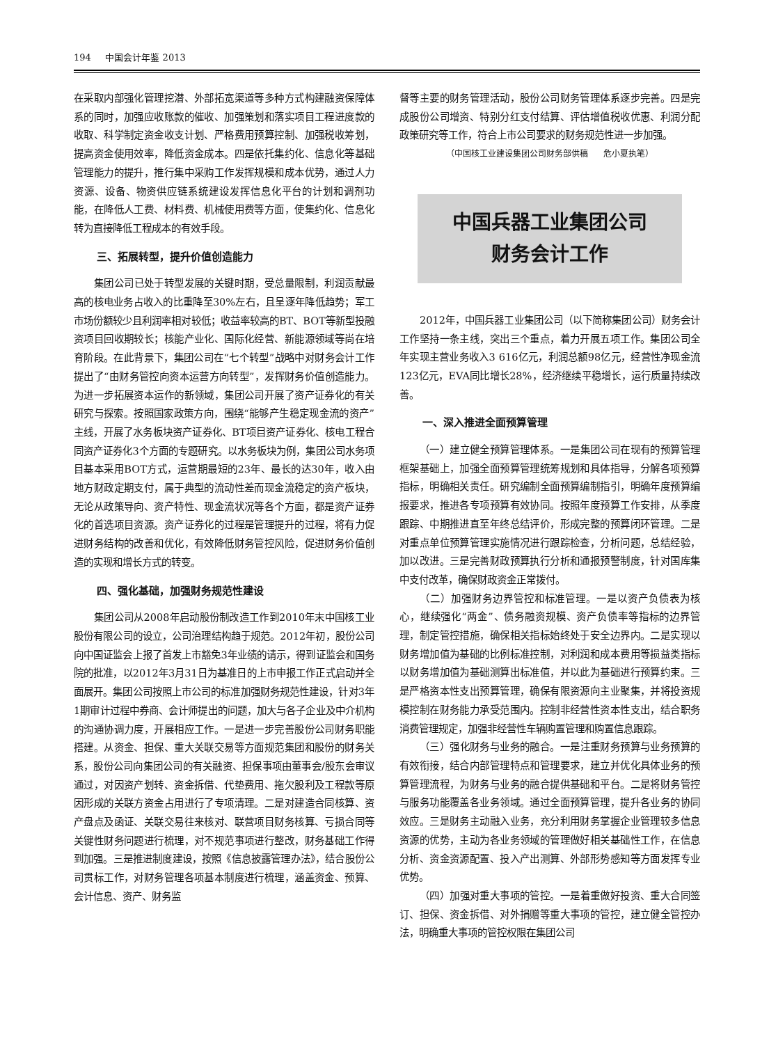194 中国会计年鉴 2013
在采取内部强化管理挖潜、外部拓宽渠道等多种方式构建融资保障体系的同时，加强应收账款的催收、加强策划和落实项目工程进度款的收取、科学制定资金收支计划、严格费用预算控制、加强税收筹划，提高资金使用效率，降低资金成本。四是依托集约化、信息化等基础管理能力的提升，推行集中采购工作发挥规模和成本优势，通过人力资源、设备、物资供应链系统建设发挥信息化平台的计划和调剂功能，在降低人工费、材料费、机械使用费等方面，使集约化、信息化转为直接降低工程成本的有效手段。
三、拓展转型，提升价值创造能力
集团公司已处于转型发展的关键时期，受总量限制，利润贡献最高的核电业务占收入的比重降至30%左右，且呈逐年降低趋势；军工市场份额较少且利润率相对较低；收益率较高的BT、BOT等新型投融资项目回收期较长；核能产业化、国际化经营、新能源领域等尚在培育阶段。在此背景下，集团公司在“七个转型”战略中对财务会计工作提出了“由财务管控向资本运营方向转型”，发挥财务价值创造能力。为进一步拓展资本运作的新领域，集团公司开展了资产证券化的有关研究与探索。按照国家政策方向，围绕“能够产生稳定现金流的资产”主线，开展了水务板块资产证券化、BT项目资产证券化、核电工程合同资产证券化3个方面的专题研究。以水务板块为例，集团公司水务项目基本采用BOT方式，运营期最短的23年、最长的达30年，收入由地方财政定期支付，属于典型的流动性差而现金流稳定的资产板块，无论从政策导向、资产特性、现金流状况等各个方面，都是资产证券化的首选项目资源。资产证券化的过程是管理提升的过程，将有力促进财务结构的改善和优化，有效降低财务管控风险，促进财务价值创造的实现和增长方式的转变。
四、强化基础，加强财务规范性建设
集团公司从2008年启动股份制改造工作到2010年末中国核工业股份有限公司的设立，公司治理结构趋于规范。2012年初，股份公司向中国证监会上报了首发上市豁免3年业绩的请示，得到证监会和国务院的批准，以2012年3月31日为基准日的上市申报工作正式启动并全面展开。集团公司按照上市公司的标准加强财务规范性建设，针对3年1期审计过程中券商、会计师提出的问题，加大与各子企业及中介机构的沟通协调力度，开展相应工作。一是进一步完善股份公司财务职能搭建。从资金、担保、重大关联交易等方面规范集团和股份的财务关系，股份公司向集团公司的有关融资、担保事项由董事会/股东会审议通过，对因资产划转、资金拆借、代垫费用、拖欠股利及工程款等原因形成的关联方资金占用进行了专项清理。二是对建造合同核算、资产盘点及函证、关联交易往来核对、联营项目财务核算、亏损合同等关键性财务问题进行梳理，对不规范事项进行整改，财务基础工作得到加强。三是推进制度建设，按照《信息披露管理办法》，结合股份公司贯标工作，对财务管理各项基本制度进行梳理，涵盖资金、预算、会计信息、资产、财务监
督等主要的财务管理活动，股份公司财务管理体系逐步完善。四是完成股份公司增资、特别分红支付结算、评估增值税收优惠、利润分配政策研究等工作，符合上市公司要求的财务规范性进一步加强。
（中国核工业建设集团公司财务部供稿 危小夏执笔）
中国兵器工业集团公司
财务会计工作
2012年，中国兵器工业集团公司（以下简称集团公司）财务会计工作坚持一条主线，突出三个重点，着力开展五项工作。集团公司全年实现主营业务收入3 616亿元，利润总额98亿元，经营性净现金流123亿元，EVA同比增长28%，经济继续平稳增长，运行质量持续改善。
一、深入推进全面预算管理
（一）建立健全预算管理体系。一是集团公司在现有的预算管理框架基础上，加强全面预算管理统筹规划和具体指导，分解各项预算指标，明确相关责任。研究编制全面预算编制指引，明确年度预算编报要求，推进各专项预算有效协同。按照年度预算工作安排，从季度跟踪、中期推进直至年终总结评价，形成完整的预算闭环管理。二是对重点单位预算管理实施情况进行跟踪检查，分析问题，总结经验，加以改进。三是完善财政预算执行分析和通报预警制度，针对国库集中支付改革，确保财政资金正常拨付。
（二）加强财务边界管控和标准管理。一是以资产负债表为核心，继续强化“两金”、债务融资规模、资产负债率等指标的边界管理，制定管控措施，确保相关指标始终处于安全边界内。二是实现以财务增加值为基础的比例标准控制，对利润和成本费用等损益类指标以财务增加值为基础测算出标准值，并以此为基础进行预算约束。三是严格资本性支出预算管理，确保有限资源向主业聚集，并将投资规模控制在财务能力承受范围内。控制非经营性资本性支出，结合职务消费管理规定，加强非经营性车辆购置管理和购置信息跟踪。
（三）强化财务与业务的融合。一是注重财务预算与业务预算的有效衔接，结合内部管理特点和管理要求，建立并优化具体业务的预算管理流程，为财务与业务的融合提供基础和平台。二是将财务管控与服务功能覆盖各业务领域。通过全面预算管理，提升各业务的协同效应。三是财务主动融入业务，充分利用财务掌握企业管理较多信息资源的优势，主动为各业务领域的管理做好相关基础性工作，在信息分析、资金资源配置、投入产出测算、外部形势感知等方面发挥专业优势。
（四）加强对重大事项的管控。一是着重做好投资、重大合同签订、担保、资金拆借、对外捐赠等重大事项的管控，建立健全管控办法，明确重大事项的管控权限在集团公司